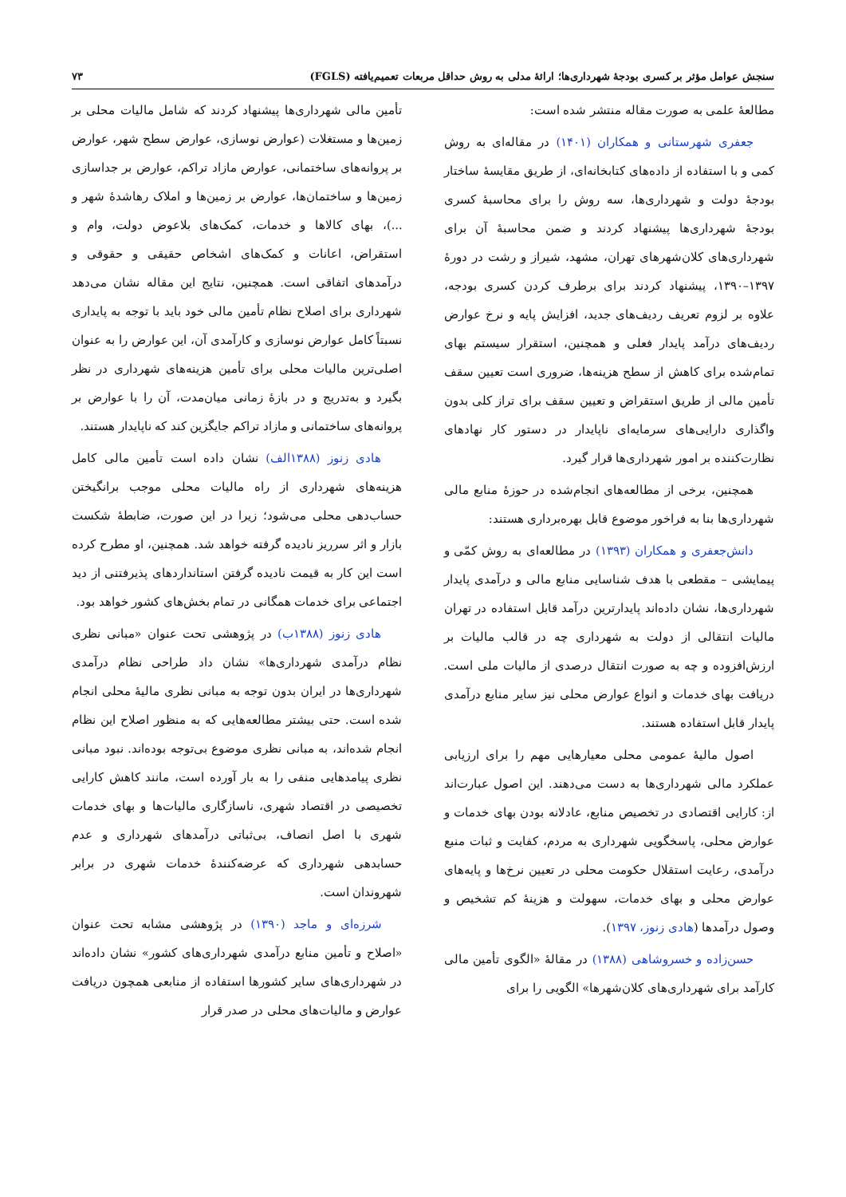سنجش عوامل مؤثر بر کسری بودجهٔ شهرداری‌ها؛ ارائهٔ مدلی به روش حداقل مربعات تعمیم‌یافته (FGLS) ۷۳
مطالعهٔ علمی به صورت مقاله منتشر شده است:
جعفری شهرستانی و همکاران (۱۴۰۱) در مقاله‌ای به روش کمی و با استفاده از داده‌های کتابخانه‌ای، از طریق مقایسهٔ ساختار بودجهٔ دولت و شهرداری‌ها، سه روش را برای محاسبهٔ کسری بودجهٔ شهرداری‌ها پیشنهاد کردند و ضمن محاسبهٔ آن برای شهرداری‌های کلان‌شهرهای تهران، مشهد، شیراز و رشت در دورهٔ ۱۳۹۷–۱۳۹۰، پیشنهاد کردند برای برطرف کردن کسری بودجه، علاوه بر لزوم تعریف ردیف‌های جدید، افزایش پایه و نرخ عوارض ردیف‌های درآمد پایدار فعلی و همچنین، استقرار سیستم بهای تمام‌شده برای کاهش از سطح هزینه‌ها، ضروری است تعیین سقف تأمین مالی از طریق استقراض و تعیین سقف برای تراز کلی بدون واگذاری دارایی‌های سرمایه‌ای ناپایدار در دستور کار نهادهای نظارت‌کننده بر امور شهرداری‌ها قرار گیرد.
همچنین، برخی از مطالعه‌های انجام‌شده در حوزهٔ منابع مالی شهرداری‌ها بنا به فراخور موضوع قابل بهره‌برداری هستند:
دانش‌جعفری و همکاران (۱۳۹۳) در مطالعه‌ای به روش کمّی و پیمایشی – مقطعی با هدف شناسایی منابع مالی و درآمدی پایدار شهرداری‌ها، نشان داده‌اند پایدارترین درآمد قابل استفاده در تهران مالیات انتقالی از دولت به شهرداری چه در قالب مالیات بر ارزش‌افزوده و چه به صورت انتقال درصدی از مالیات ملی است. دریافت بهای خدمات و انواع عوارض محلی نیز سایر منابع درآمدی پایدار قابل استفاده هستند.
اصول مالیهٔ عمومی محلی معیارهایی مهم را برای ارزیابی عملکرد مالی شهرداری‌ها به دست می‌دهند. این اصول عبارت‌اند از: کارایی اقتصادی در تخصیص منابع، عادلانه بودن بهای خدمات و عوارض محلی، پاسخگویی شهرداری به مردم، کفایت و ثبات منبع درآمدی، رعایت استقلال حکومت محلی در تعیین نرخ‌ها و پایه‌های عوارض محلی و بهای خدمات، سهولت و هزینهٔ کم تشخیص و وصول درآمدها (هادی زنوز، ۱۳۹۷).
حسن‌زاده و خسروشاهی (۱۳۸۸) در مقالهٔ «الگوی تأمین مالی کارآمد برای شهرداری‌های کلان‌شهرها» الگویی را برای
تأمین مالی شهرداری‌ها پیشنهاد کردند که شامل مالیات محلی بر زمین‌ها و مستغلات (عوارض نوسازی، عوارض سطح شهر، عوارض بر پروانه‌های ساختمانی، عوارض مازاد تراکم، عوارض بر جداسازی زمین‌ها و ساختمان‌ها، عوارض بر زمین‌ها و املاک رهاشدهٔ شهر و ...)، بهای کالاها و خدمات، کمک‌های بلاعوض دولت، وام و استقراض، اعانات و کمک‌های اشخاص حقیقی و حقوقی و درآمدهای اتفاقی است. همچنین، نتایج این مقاله نشان می‌دهد شهرداری برای اصلاح نظام تأمین مالی خود باید با توجه به پایداری نسبتاً کامل عوارض نوسازی و کارآمدی آن، این عوارض را به عنوان اصلی‌ترین مالیات محلی برای تأمین هزینه‌های شهرداری در نظر بگیرد و به‌تدریج و در بازهٔ زمانی میان‌مدت، آن را با عوارض بر پروانه‌های ساختمانی و مازاد تراکم جایگزین کند که ناپایدار هستند.
هادی زنوز (۱۳۸۸الف) نشان داده است تأمین مالی کامل هزینه‌های شهرداری از راه مالیات محلی موجب برانگیختن حساب‌دهی محلی می‌شود؛ زیرا در این صورت، ضابطهٔ شکست بازار و اثر سرریز نادیده گرفته خواهد شد. همچنین، او مطرح کرده است این کار به قیمت نادیده گرفتن استانداردهای پذیرفتنی از دید اجتماعی برای خدمات همگانی در تمام بخش‌های کشور خواهد بود.
هادی زنوز (۱۳۸۸ب) در پژوهشی تحت عنوان «مبانی نظری نظام درآمدی شهرداری‌ها» نشان داد طراحی نظام درآمدی شهرداری‌ها در ایران بدون توجه به مبانی نظری مالیهٔ محلی انجام شده است. حتی بیشتر مطالعه‌هایی که به منظور اصلاح این نظام انجام شده‌اند، به مبانی نظری موضوع بی‌توجه بوده‌اند. نبود مبانی نظری پیامدهایی منفی را به بار آورده است، مانند کاهش کارایی تخصیصی در اقتصاد شهری، ناسازگاری مالیات‌ها و بهای خدمات شهری با اصل انصاف، بی‌ثباتی درآمدهای شهرداری و عدم حسابدهی شهرداری که عرضه‌کنندهٔ خدمات شهری در برابر شهروندان است.
شرزه‌ای و ماجد (۱۳۹۰) در پژوهشی مشابه تحت عنوان «اصلاح و تأمین منابع درآمدی شهرداری‌های کشور» نشان داده‌اند در شهرداری‌های سایر کشورها استفاده از منابعی همچون دریافت عوارض و مالیات‌های محلی در صدر قرار